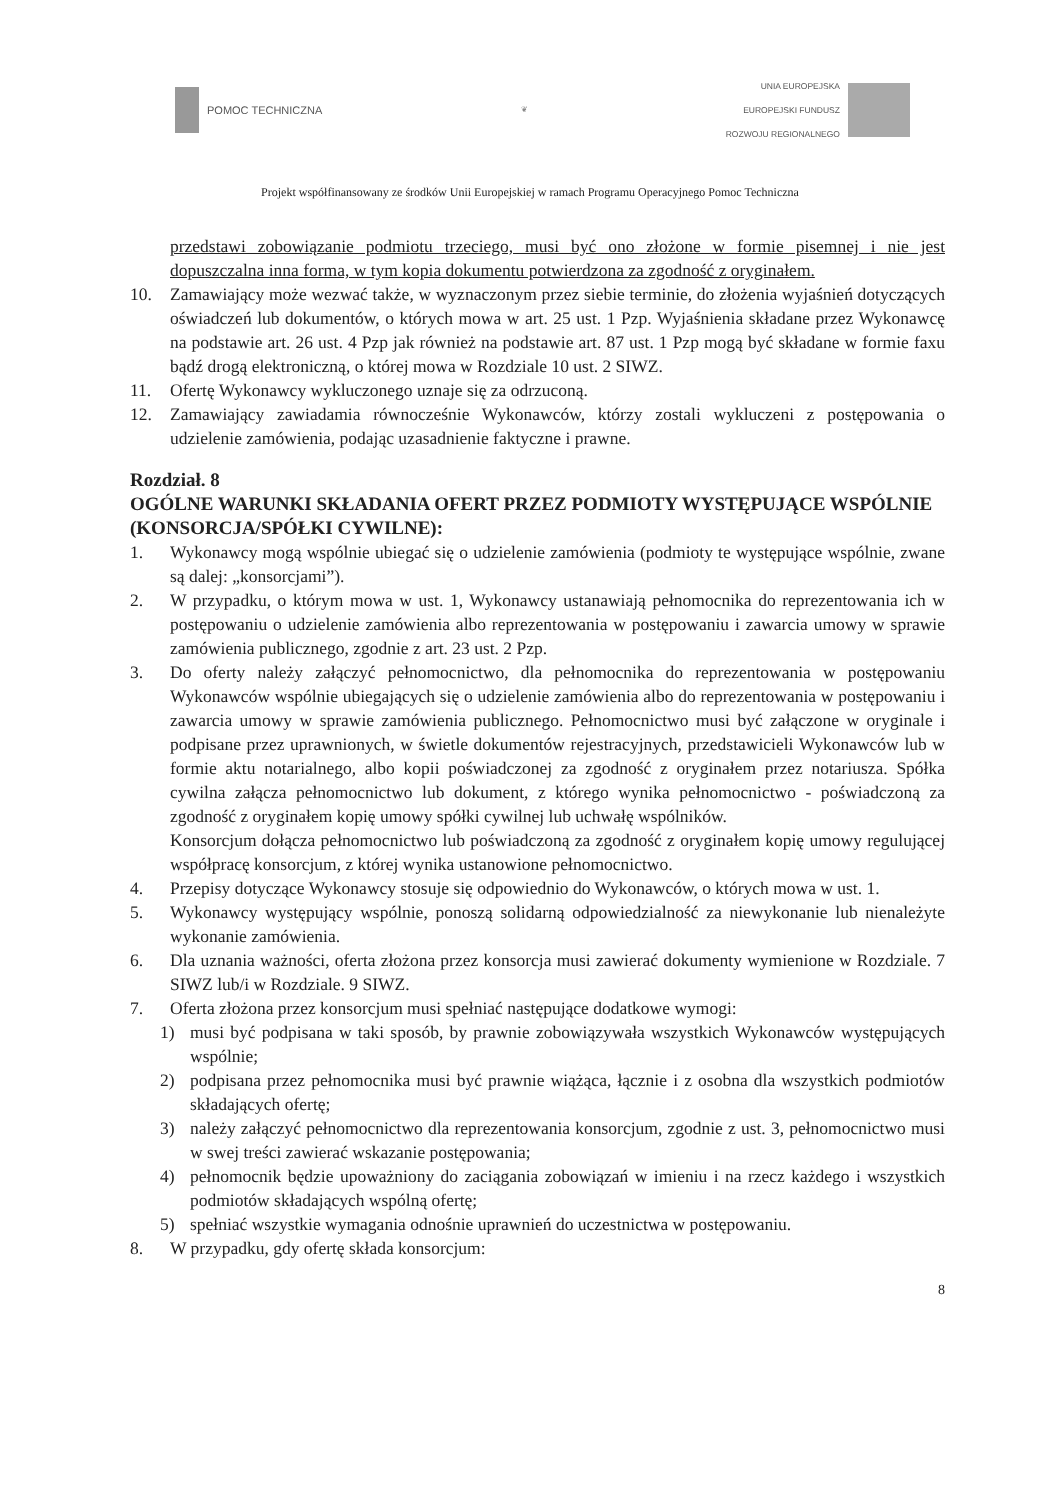POMOC TECHNICZNA
❦
UNIA EUROPEJSKA
EUROPEJSKI FUNDUSZ
ROZWOJU REGIONALNEGO
Projekt współfinansowany ze środków Unii Europejskiej w ramach Programu Operacyjnego Pomoc Techniczna
przedstawi zobowiązanie podmiotu trzeciego, musi być ono złożone w formie pisemnej i nie jest dopuszczalna inna forma, w tym kopia dokumentu potwierdzona za zgodność z oryginałem.
10. Zamawiający może wezwać także, w wyznaczonym przez siebie terminie, do złożenia wyjaśnień dotyczących oświadczeń lub dokumentów, o których mowa w art. 25 ust. 1 Pzp. Wyjaśnienia składane przez Wykonawcę na podstawie art. 26 ust. 4 Pzp jak również na podstawie art. 87 ust. 1 Pzp mogą być składane w formie faxu bądź drogą elektroniczną, o której mowa w Rozdziale 10 ust. 2 SIWZ.
11. Ofertę Wykonawcy wykluczonego uznaje się za odrzuconą.
12. Zamawiający zawiadamia równocześnie Wykonawców, którzy zostali wykluczeni z postępowania o udzielenie zamówienia, podając uzasadnienie faktyczne i prawne.
Rozdział. 8
OGÓLNE WARUNKI SKŁADANIA OFERT PRZEZ PODMIOTY WYSTĘPUJĄCE WSPÓLNIE (KONSORCJA/SPÓŁKI CYWILNE):
1. Wykonawcy mogą wspólnie ubiegać się o udzielenie zamówienia (podmioty te występujące wspólnie, zwane są dalej: „konsorcjami”).
2. W przypadku, o którym mowa w ust. 1, Wykonawcy ustanawiają pełnomocnika do reprezentowania ich w postępowaniu o udzielenie zamówienia albo reprezentowania w postępowaniu i zawarcia umowy w sprawie zamówienia publicznego, zgodnie z art. 23 ust. 2 Pzp.
3. Do oferty należy załączyć pełnomocnictwo, dla pełnomocnika do reprezentowania w postępowaniu Wykonawców wspólnie ubiegających się o udzielenie zamówienia albo do reprezentowania w postępowaniu i zawarcia umowy w sprawie zamówienia publicznego. Pełnomocnictwo musi być załączone w oryginale i podpisane przez uprawnionych, w świetle dokumentów rejestracyjnych, przedstawicieli Wykonawców lub w formie aktu notarialnego, albo kopii poświadczonej za zgodność z oryginałem przez notariusza. Spółka cywilna załącza pełnomocnictwo lub dokument, z którego wynika pełnomocnictwo - poświadczoną za zgodność z oryginałem kopię umowy spółki cywilnej lub uchwałę wspólników.
Konsorcjum dołącza pełnomocnictwo lub poświadczoną za zgodność z oryginałem kopię umowy regulującej współpracę konsorcjum, z której wynika ustanowione pełnomocnictwo.
4. Przepisy dotyczące Wykonawcy stosuje się odpowiednio do Wykonawców, o których mowa w ust. 1.
5. Wykonawcy występujący wspólnie, ponoszą solidarną odpowiedzialność za niewykonanie lub nienależyte wykonanie zamówienia.
6. Dla uznania ważności, oferta złożona przez konsorcja musi zawierać dokumenty wymienione w Rozdziale. 7 SIWZ lub/i w Rozdziale. 9 SIWZ.
7. Oferta złożona przez konsorcjum musi spełniać następujące dodatkowe wymogi:
1) musi być podpisana w taki sposób, by prawnie zobowiązywała wszystkich Wykonawców występujących wspólnie;
2) podpisana przez pełnomocnika musi być prawnie wiążąca, łącznie i z osobna dla wszystkich podmiotów składających ofertę;
3) należy załączyć pełnomocnictwo dla reprezentowania konsorcjum, zgodnie z ust. 3, pełnomocnictwo musi w swej treści zawierać wskazanie postępowania;
4) pełnomocnik będzie upoważniony do zaciągania zobowiązań w imieniu i na rzecz każdego i wszystkich podmiotów składających wspólną ofertę;
5) spełniać wszystkie wymagania odnośnie uprawnień do uczestnictwa w postępowaniu.
8. W przypadku, gdy ofertę składa konsorcjum:
8